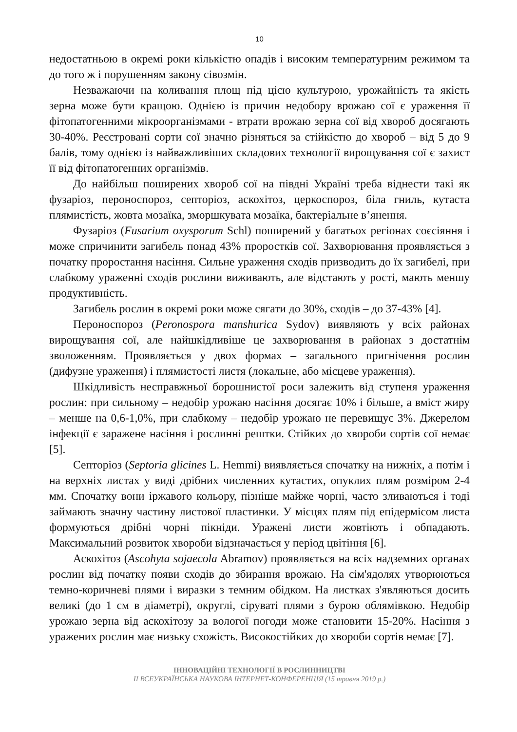10
недостатньою в окремі роки кількістю опадів і високим температурним режимом та до того ж і порушенням закону сівозмін.
Незважаючи на коливання площ під цією культурою, урожайність та якість зерна може бути кращою. Однією із причин недобору врожаю сої є ураження її фітопатогенними мікроорганізмами - втрати врожаю зерна сої від хвороб досягають 30-40%. Реєстровані сорти сої значно різняться за стійкістю до хвороб – від 5 до 9 балів, тому однією із найважливіших складових технології вирощування сої є захист її від фітопатогенних організмів.
До найбільш поширених хвороб сої на півдні Україні треба віднести такі як фузаріоз, пероноспороз, септоріоз, аскохітоз, церкоспороз, біла гниль, кутаста плямистість, жовта мозаїка, зморшкувата мозаїка, бактеріальне в’янення.
Фузаріоз (Fusarium oxysporum Schl) поширений у багатьох регіонах соєсіяння і може спричинити загибель понад 43% проростків сої. Захворювання проявляється з початку проростання насіння. Сильне ураження сходів призводить до їх загибелі, при слабкому ураженні сходів рослини виживають, але відстають у рості, мають меншу продуктивність.
Загибель рослин в окремі роки може сягати до 30%, сходів – до 37-43% [4].
Пероноспороз (Peronospora manshurica Sydov) виявляють у всіх районах вирощування сої, але найшкідливіше це захворювання в районах з достатнім зволоженням. Проявляється у двох формах – загального пригнічення рослин (дифузне ураження) і плямистості листя (локальне, або місцеве ураження).
Шкідливість несправжньої борошнистої роси залежить від ступеня ураження рослин: при сильному – недобір урожаю насіння досягає 10% і більше, а вміст жиру – менше на 0,6-1,0%, при слабкому – недобір урожаю не перевищує 3%. Джерелом інфекції є заражене насіння і рослинні рештки. Стійких до хвороби сортів сої немає [5].
Септоріоз (Septoria glicines L. Hemmi) виявляється спочатку на нижніх, а потім і на верхніх листах у виді дрібних численних кутастих, опуклих плям розміром 2-4 мм. Спочатку вони іржавого кольору, пізніше майже чорні, часто зливаються і тоді займають значну частину листової пластинки. У місцях плям під епідермісом листа формуються дрібні чорні пікніди. Уражені листи жовтіють і обпадають. Максимальний розвиток хвороби відзначається у період цвітіння [6].
Аскохітоз (Ascohyta sojaecola Abramov) проявляється на всіх надземних органах рослин від початку появи сходів до збирання врожаю. На сім'ядолях утворюються темно-коричневі плями і виразки з темним обідком. На листках з'являються досить великі (до 1 см в діаметрі), округлі, сіруваті плями з бурою облямівкою. Недобір урожаю зерна від аскохітозу за вологої погоди може становити 15-20%. Насіння з уражених рослин має низьку схожість. Високостійких до хвороби сортів немає [7].
ІННОВАЦІЙНІ ТЕХНОЛОГІЇ В РОСЛИННИЦТВІ
ІІ ВСЕУКРАЇНСЬКА НАУКОВА ІНТЕРНЕТ-КОНФЕРЕНЦІЯ (15 травня 2019 р.)